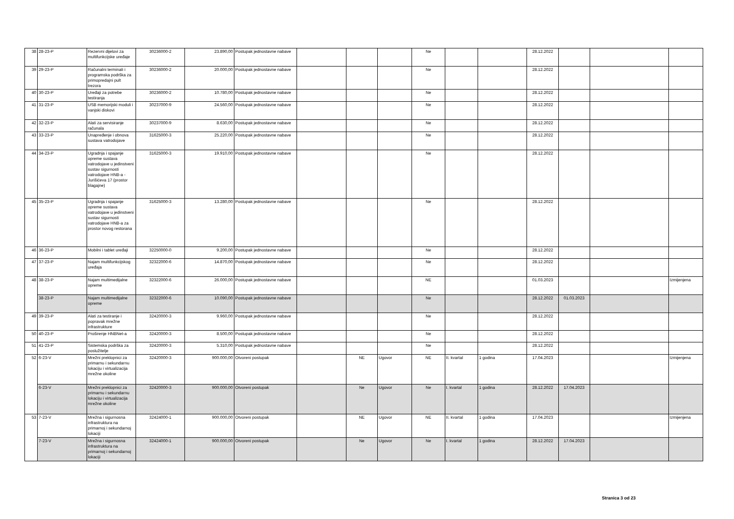| 38 | 28-23-P | Rezervni dijelovi za multifunkcijske uređaje | 30236000-2 | 23.890,00 | Postupak jednostavne nabave | | | | Ne | | | 28.12.2022 | | | |
| 39 | 29-23-P | Računalni terminali i programska podrška za primopredajni pult trezora | 30236000-2 | 20.000,00 | Postupak jednostavne nabave | | | | Ne | | | 28.12.2022 | | | |
| 40 | 30-23-P | Uređaji za potrebe testiranja | 30236000-2 | 10.780,00 | Postupak jednostavne nabave | | | | Ne | | | 28.12.2022 | | | |
| 41 | 31-23-P | USB memorijski moduli i vanjski diskovi | 30237000-9 | 24.560,00 | Postupak jednostavne nabave | | | | Ne | | | 28.12.2022 | | | |
| 42 | 32-23-P | Alati za servisiranje računala | 30237000-9 | 8.630,00 | Postupak jednostavne nabave | | | | Ne | | | 28.12.2022 | | | |
| 43 | 33-23-P | Unapređenje i obnova sustava vatrodojave | 31625000-3 | 25.220,00 | Postupak jednostavne nabave | | | | Ne | | | 28.12.2022 | | | |
| 44 | 34-23-P | Ugradnja i spajanje opreme sustava vatrodojave u jedinstveni sustav sigurnosti vatrodojave HNB-a - Jurišićeva 17 (prostor blagajne) | 31625000-3 | 19.910,00 | Postupak jednostavne nabave | | | | Ne | | | 28.12.2022 | | | |
| 45 | 35-23-P | Ugradnja i spajanje opreme sustava vatrodojave u jedinstveni sustav sigurnosti vatrodojave HNB-a za prostor novog restorana | 31625000-3 | 13.280,00 | Postupak jednostavne nabave | | | | Ne | | | 28.12.2022 | | | |
| 46 | 36-23-P | Mobilni i tablet uređaji | 32250000-0 | 9.200,00 | Postupak jednostavne nabave | | | | Ne | | | 28.12.2022 | | | |
| 47 | 37-23-P | Najam multifunkcijskog uređaja | 32322000-6 | 14.870,00 | Postupak jednostavne nabave | | | | Ne | | | 28.12.2022 | | | |
| 48 | 38-23-P | Najam multimedijalne opreme | 32322000-6 | 26.000,00 | Postupak jednostavne nabave | | | | NE | | | 01.03.2023 | | | Izmijenjena |
| | 38-23-P | Najam multimedijalne opreme | 32322000-6 | 10.090,00 | Postupak jednostavne nabave | | | | Ne | | | 28.12.2022 | 01.03.2023 | | |
| 49 | 39-23-P | Alati za testiranje i popravak mrežne infrastrukture | 32420000-3 | 9.960,00 | Postupak jednostavne nabave | | | | Ne | | | 28.12.2022 | | | |
| 50 | 40-23-P | Proširenje HNBNet-a | 32420000-3 | 8.500,00 | Postupak jednostavne nabave | | | | Ne | | | 28.12.2022 | | | |
| 51 | 41-23-P | Sistemska podrška za poslužitelje | 32420000-3 | 5.310,00 | Postupak jednostavne nabave | | | | Ne | | | 28.12.2022 | | | |
| 52 | 6-23-V | Mrežni preklopnici za primarnu i sekundarnu lokaciju i virtualizacija mrežne okoline | 32420000-3 | 900.000,00 | Otvoreni postupak | | NE | Ugovor | NE | II. kvartal | 1 godina | 17.04.2023 | | | Izmijenjena |
| | 6-23-V | Mrežni preklopnici za primarnu i sekundarnu lokaciju i virtualizacija mrežne okoline | 32420000-3 | 900.000,00 | Otvoreni postupak | | Ne | Ugovor | Ne | I. kvartal | 1 godina | 28.12.2022 | 17.04.2023 | | |
| 53 | 7-23-V | Mrežna i sigurnosna infrastruktura na primarnoj i sekundarnoj lokaciji | 32424000-1 | 900.000,00 | Otvoreni postupak | | NE | Ugovor | NE | II. kvartal | 1 godina | 17.04.2023 | | | Izmijenjena |
| | 7-23-V | Mrežna i sigurnosna infrastruktura na primarnoj i sekundarnoj lokaciji | 32424000-1 | 900.000,00 | Otvoreni postupak | | Ne | Ugovor | Ne | I. kvartal | 1 godina | 28.12.2022 | 17.04.2023 | | |
Stranica 3 od 23